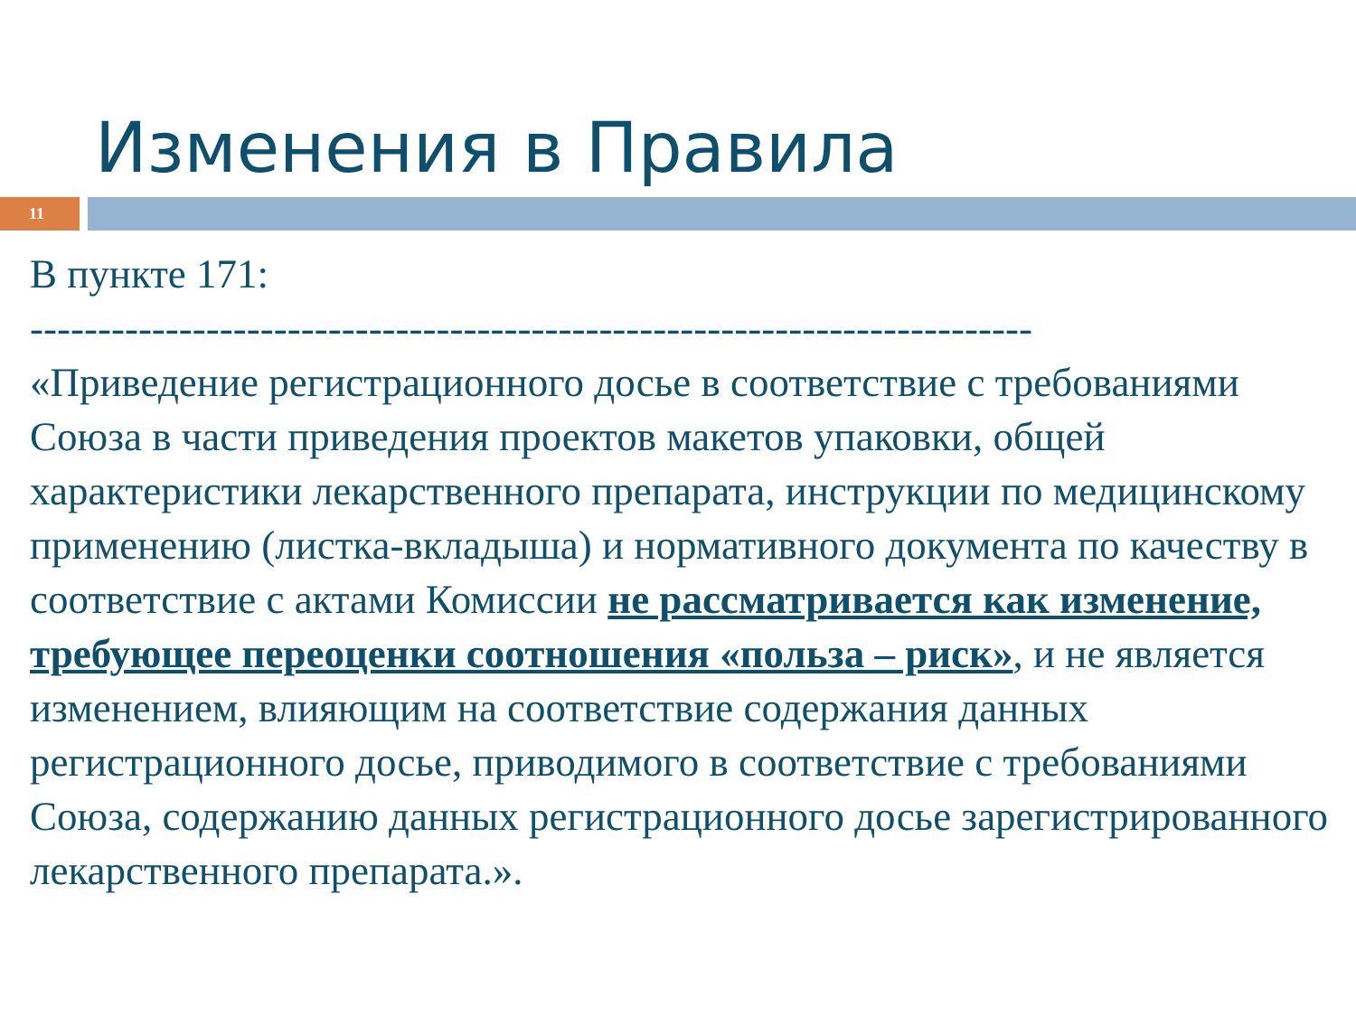Изменения в Правила
11
В пункте 171:
--------------------------------------------------------------------------
«Приведение регистрационного досье в соответствие с требованиями Союза в части приведения проектов макетов упаковки, общей характеристики лекарственного препарата, инструкции по медицинскому применению (листка-вкладыша) и нормативного документа по качеству в соответствие с актами Комиссии не рассматривается как изменение, требующее переоценки соотношения «польза – риск», и не является изменением, влияющим на соответствие содержания данных регистрационного досье, приводимого в соответствие с требованиями Союза, содержанию данных регистрационного досье зарегистрированного лекарственного препарата.».